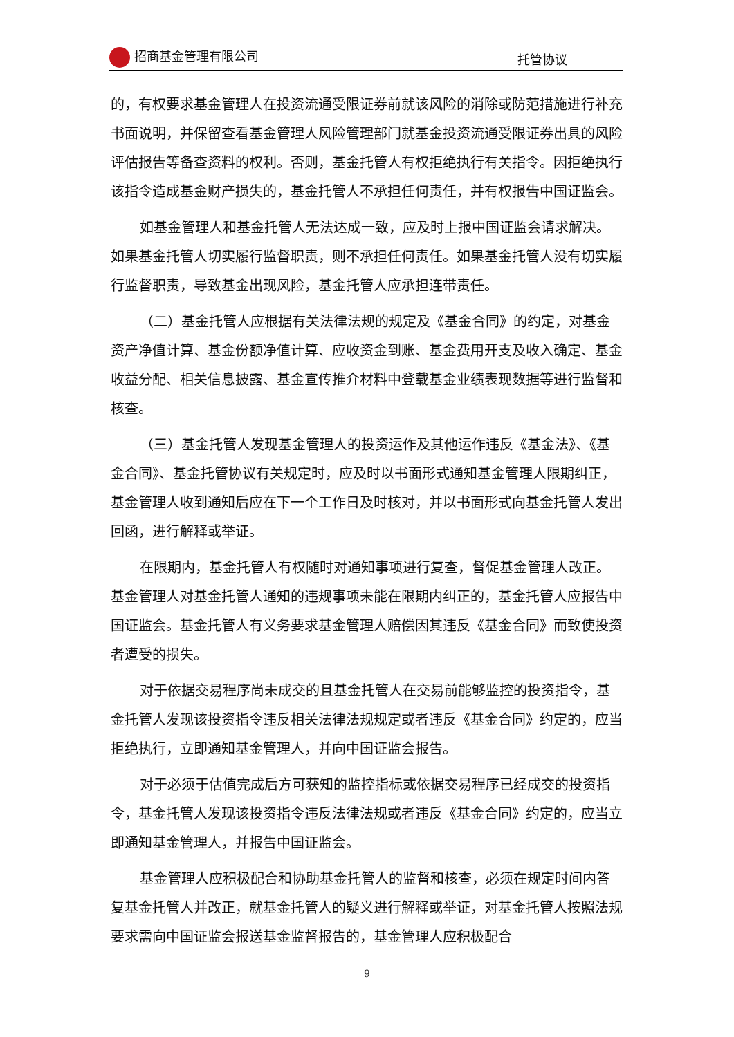招商基金管理有限公司 托管协议
的，有权要求基金管理人在投资流通受限证券前就该风险的消除或防范措施进行补充书面说明，并保留查看基金管理人风险管理部门就基金投资流通受限证券出具的风险评估报告等备查资料的权利。否则，基金托管人有权拒绝执行有关指令。因拒绝执行该指令造成基金财产损失的，基金托管人不承担任何责任，并有权报告中国证监会。
如基金管理人和基金托管人无法达成一致，应及时上报中国证监会请求解决。如果基金托管人切实履行监督职责，则不承担任何责任。如果基金托管人没有切实履行监督职责，导致基金出现风险，基金托管人应承担连带责任。
（二）基金托管人应根据有关法律法规的规定及《基金合同》的约定，对基金资产净值计算、基金份额净值计算、应收资金到账、基金费用开支及收入确定、基金收益分配、相关信息披露、基金宣传推介材料中登载基金业绩表现数据等进行监督和核查。
（三）基金托管人发现基金管理人的投资运作及其他运作违反《基金法》、《基金合同》、基金托管协议有关规定时，应及时以书面形式通知基金管理人限期纠正，基金管理人收到通知后应在下一个工作日及时核对，并以书面形式向基金托管人发出回函，进行解释或举证。
在限期内，基金托管人有权随时对通知事项进行复查，督促基金管理人改正。基金管理人对基金托管人通知的违规事项未能在限期内纠正的，基金托管人应报告中国证监会。基金托管人有义务要求基金管理人赔偿因其违反《基金合同》而致使投资者遭受的损失。
对于依据交易程序尚未成交的且基金托管人在交易前能够监控的投资指令，基金托管人发现该投资指令违反相关法律法规规定或者违反《基金合同》约定的，应当拒绝执行，立即通知基金管理人，并向中国证监会报告。
对于必须于估值完成后方可获知的监控指标或依据交易程序已经成交的投资指令，基金托管人发现该投资指令违反法律法规或者违反《基金合同》约定的，应当立即通知基金管理人，并报告中国证监会。
基金管理人应积极配合和协助基金托管人的监督和核查，必须在规定时间内答复基金托管人并改正，就基金托管人的疑义进行解释或举证，对基金托管人按照法规要求需向中国证监会报送基金监督报告的，基金管理人应积极配合
9